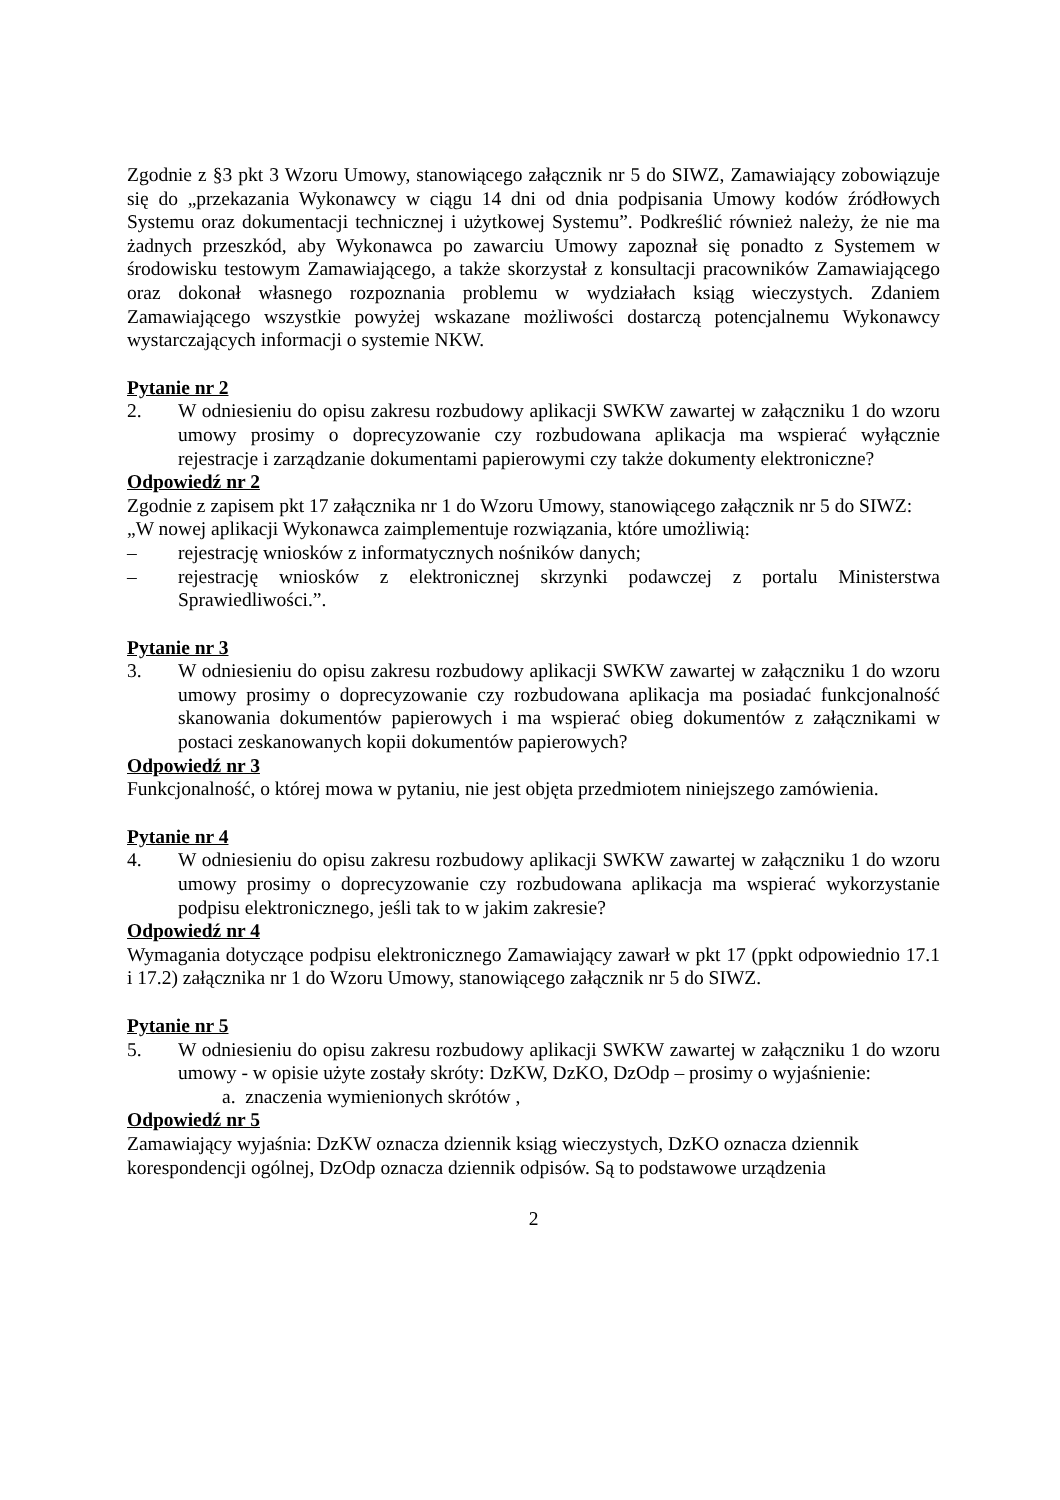Zgodnie z §3 pkt 3 Wzoru Umowy, stanowiącego załącznik nr 5 do SIWZ, Zamawiający zobowiązuje się do „przekazania Wykonawcy w ciągu 14 dni od dnia podpisania Umowy kodów źródłowych Systemu oraz dokumentacji technicznej i użytkowej Systemu”. Podkreślić również należy, że nie ma żadnych przeszkód, aby Wykonawca po zawarciu Umowy zapoznał się ponadto z Systemem w środowisku testowym Zamawiającego, a także skorzystał z konsultacji pracowników Zamawiającego oraz dokonał własnego rozpoznania problemu w wydziałach ksiąg wieczystych. Zdaniem Zamawiającego wszystkie powyżej wskazane możliwości dostarczą potencjalnemu Wykonawcy wystarczających informacji o systemie NKW.
Pytanie nr 2
2. W odniesieniu do opisu zakresu rozbudowy aplikacji SWKW zawartej w załączniku 1 do wzoru umowy prosimy o doprecyzowanie czy rozbudowana aplikacja ma wspierać wyłącznie rejestracje i zarządzanie dokumentami papierowymi czy także dokumenty elektroniczne?
Odpowiedź nr 2
Zgodnie z zapisem pkt 17 załącznika nr 1 do Wzoru Umowy, stanowiącego załącznik nr 5 do SIWZ:
„W nowej aplikacji Wykonawca zaimplementuje rozwiązania, które umożliwią:
– rejestrację wniosków z informatycznych nośników danych;
– rejestrację wniosków z elektronicznej skrzynki podawczej z portalu Ministerstwa Sprawiedliwości.”.
Pytanie nr 3
3. W odniesieniu do opisu zakresu rozbudowy aplikacji SWKW zawartej w załączniku 1 do wzoru umowy prosimy o doprecyzowanie czy rozbudowana aplikacja ma posiadać funkcjonalność skanowania dokumentów papierowych i ma wspierać obieg dokumentów z załącznikami w postaci zeskanowanych kopii dokumentów papierowych?
Odpowiedź nr 3
Funkcjonalność, o której mowa w pytaniu, nie jest objęta przedmiotem niniejszego zamówienia.
Pytanie nr 4
4. W odniesieniu do opisu zakresu rozbudowy aplikacji SWKW zawartej w załączniku 1 do wzoru umowy prosimy o doprecyzowanie czy rozbudowana aplikacja ma wspierać wykorzystanie podpisu elektronicznego, jeśli tak to w jakim zakresie?
Odpowiedź nr 4
Wymagania dotyczące podpisu elektronicznego Zamawiający zawarł w pkt 17 (ppkt odpowiednio 17.1 i 17.2) załącznika nr 1 do Wzoru Umowy, stanowiącego załącznik nr 5 do SIWZ.
Pytanie nr 5
5. W odniesieniu do opisu zakresu rozbudowy aplikacji SWKW zawartej w załączniku 1 do wzoru umowy - w opisie użyte zostały skróty: DzKW, DzKO, DzOdp – prosimy o wyjaśnienie:
a. znaczenia wymienionych skrótów ,
Odpowiedź nr 5
Zamawiający wyjaśnia: DzKW oznacza dziennik ksiąg wieczystych, DzKO oznacza dziennik korespondencji ogólnej, DzOdp oznacza dziennik odpisów. Są to podstawowe urządzenia
2